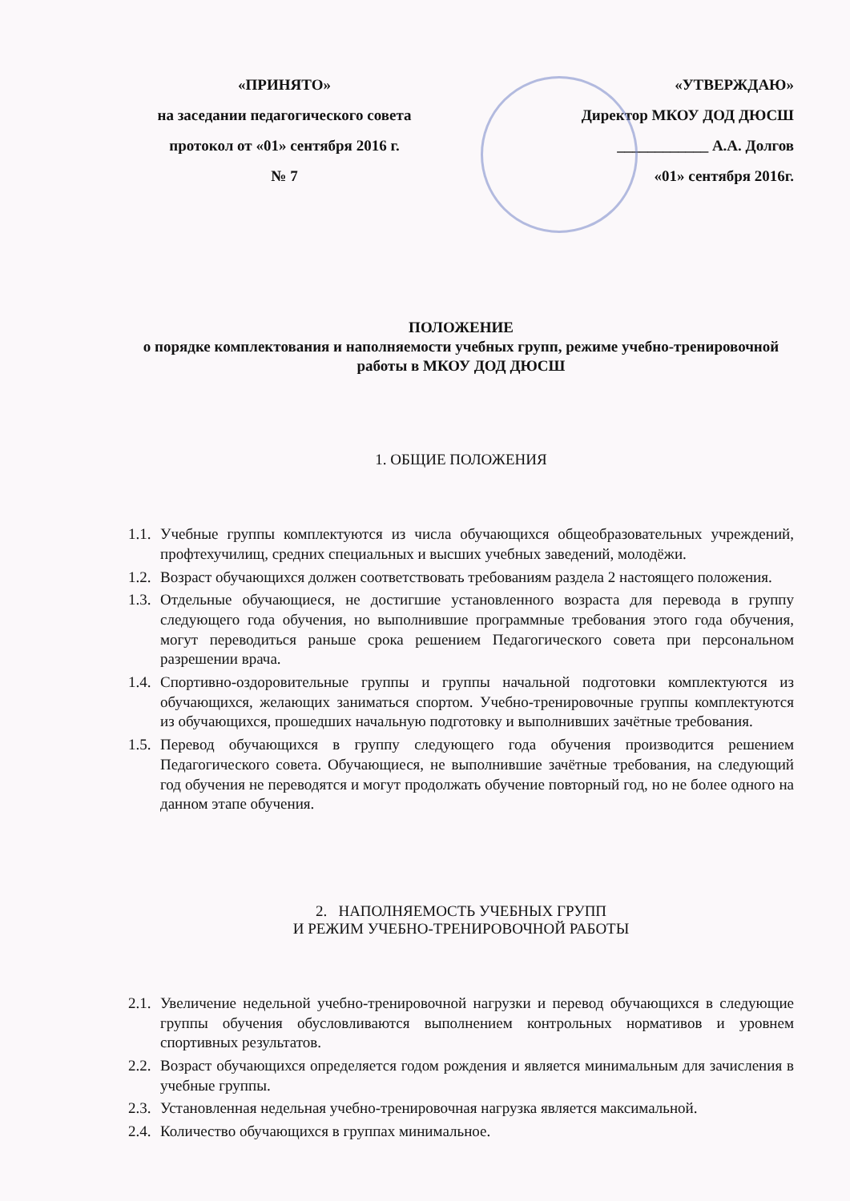«ПРИНЯТО»
на заседании педагогического совета
протокол от «01» сентября 2016 г.
№ 7
«УТВЕРЖДАЮ»
Директор МКОУ ДОД ДЮСШ
____________ А.А. Долгов
«01» сентября 2016г.
ПОЛОЖЕНИЕ
о порядке комплектования и наполняемости учебных групп, режиме учебно-тренировочной работы в МКОУ ДОД ДЮСШ
1. ОБЩИЕ ПОЛОЖЕНИЯ
1.1. Учебные группы комплектуются из числа обучающихся общеобразовательных учреждений, профтехучилищ, средних специальных и высших учебных заведений, молодёжи.
1.2. Возраст обучающихся должен соответствовать требованиям раздела 2 настоящего положения.
1.3. Отдельные обучающиеся, не достигшие установленного возраста для перевода в группу следующего года обучения, но выполнившие программные требования этого года обучения, могут переводиться раньше срока решением Педагогического совета при персональном разрешении врача.
1.4. Спортивно-оздоровительные группы и группы начальной подготовки комплектуются из обучающихся, желающих заниматься спортом. Учебно-тренировочные группы комплектуются из обучающихся, прошедших начальную подготовку и выполнивших зачётные требования.
1.5. Перевод обучающихся в группу следующего года обучения производится решением Педагогического совета. Обучающиеся, не выполнившие зачётные требования, на следующий год обучения не переводятся и могут продолжать обучение повторный год, но не более одного на данном этапе обучения.
2. НАПОЛНЯЕМОСТЬ УЧЕБНЫХ ГРУПП
И РЕЖИМ УЧЕБНО-ТРЕНИРОВОЧНОЙ РАБОТЫ
2.1. Увеличение недельной учебно-тренировочной нагрузки и перевод обучающихся в следующие группы обучения обусловливаются выполнением контрольных нормативов и уровнем спортивных результатов.
2.2. Возраст обучающихся определяется годом рождения и является минимальным для зачисления в учебные группы.
2.3. Установленная недельная учебно-тренировочная нагрузка является максимальной.
2.4. Количество обучающихся в группах минимальное.